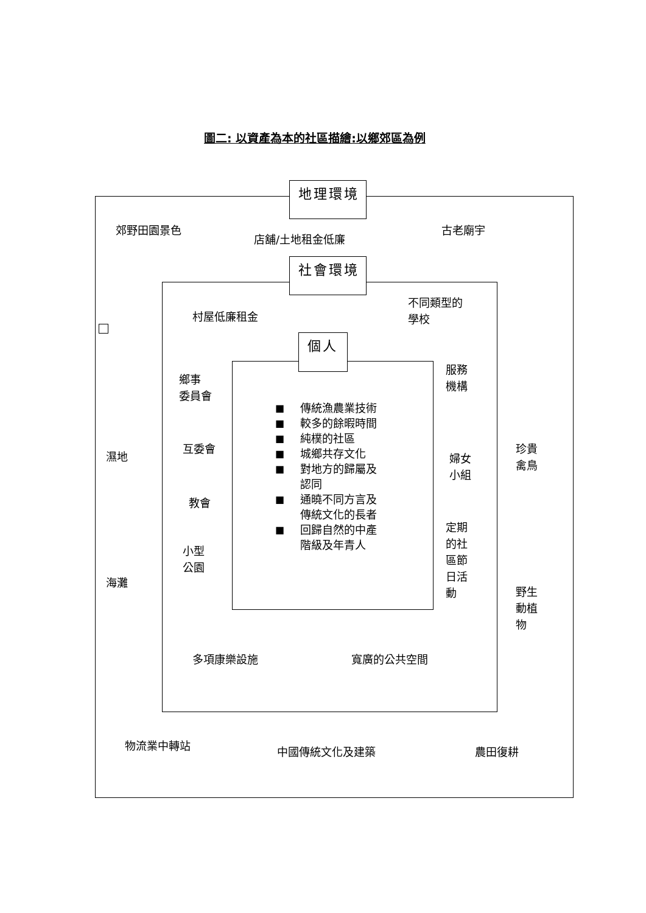圖二: 以資產為本的社區描繪:以鄉郊區為例
地理環境
郊野田園景色
店舖/土地租金低廉
古老廟宇
社會環境
村屋低廉租金
不同類型的
學校
個人
鄉事
委員會
濕地
互委會
教會
小型
公園
海灘
■ 傳統漁農業技術
■ 較多的餘暇時間
■ 純樸的社區
■ 城鄉共存文化
■ 對地方的歸屬及
認同
■ 通曉不同方言及
傳統文化的長者
■ 回歸自然的中產
階級及年青人
服務
機構
婦女
小組
定期
的社
區節
日活
動
珍貴
禽鳥
野生
動植
物
多項康樂設施
寬廣的公共空間
物流業中轉站
中國傳統文化及建築
農田復耕